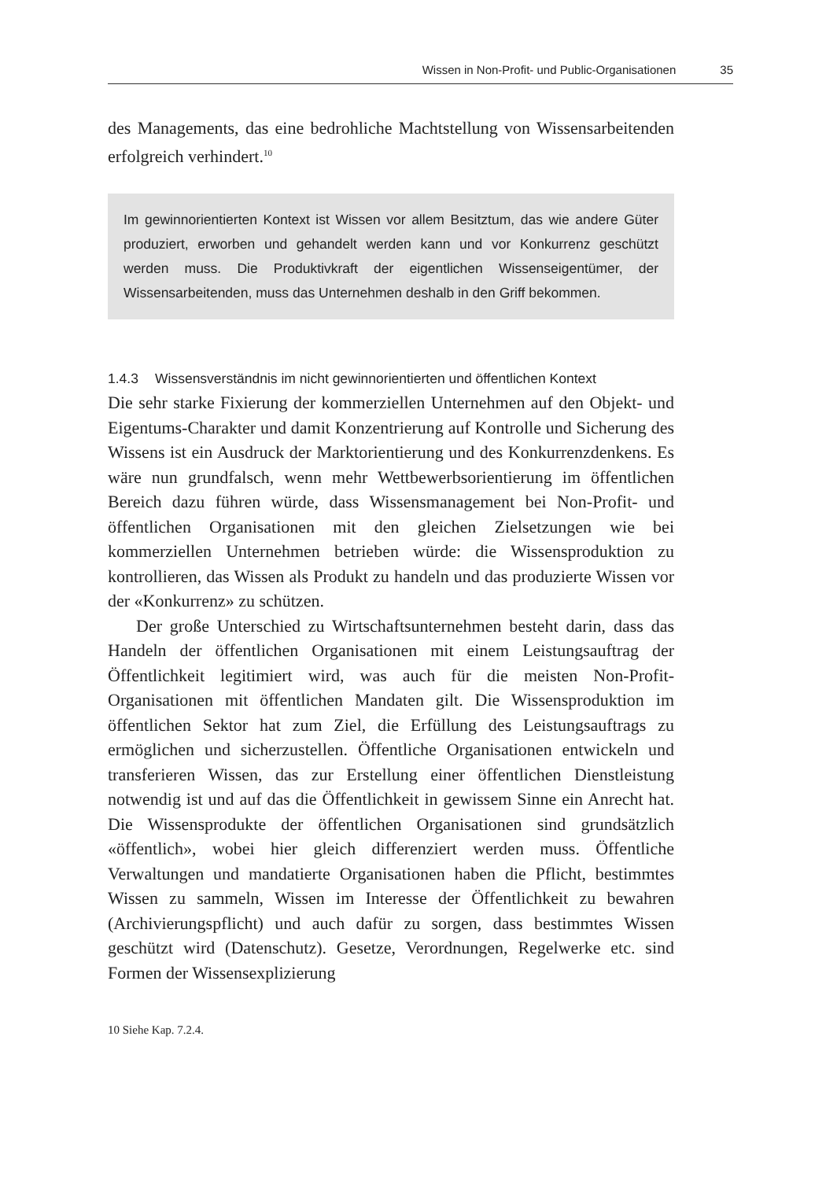Wissen in Non-Profit- und Public-Organisationen 35
des Managements, das eine bedrohliche Machtstellung von Wissensarbeitenden erfolgreich verhindert.<sup>10</sup>
Im gewinnorientierten Kontext ist Wissen vor allem Besitztum, das wie andere Güter produziert, erworben und gehandelt werden kann und vor Konkurrenz geschützt werden muss. Die Produktivkraft der eigentlichen Wissenseigentümer, der Wissensarbeitenden, muss das Unternehmen deshalb in den Griff bekommen.
1.4.3 Wissensverständnis im nicht gewinnorientierten und öffentlichen Kontext
Die sehr starke Fixierung der kommerziellen Unternehmen auf den Objekt- und Eigentums-Charakter und damit Konzentrierung auf Kontrolle und Sicherung des Wissens ist ein Ausdruck der Marktorientierung und des Konkurrenzdenkens. Es wäre nun grundfalsch, wenn mehr Wettbewerbsorientierung im öffentlichen Bereich dazu führen würde, dass Wissensmanagement bei Non-Profit- und öffentlichen Organisationen mit den gleichen Zielsetzungen wie bei kommerziellen Unternehmen betrieben würde: die Wissensproduktion zu kontrollieren, das Wissen als Produkt zu handeln und das produzierte Wissen vor der «Konkurrenz» zu schützen.
Der große Unterschied zu Wirtschaftsunternehmen besteht darin, dass das Handeln der öffentlichen Organisationen mit einem Leistungsauftrag der Öffentlichkeit legitimiert wird, was auch für die meisten Non-Profit-Organisationen mit öffentlichen Mandaten gilt. Die Wissensproduktion im öffentlichen Sektor hat zum Ziel, die Erfüllung des Leistungsauftrags zu ermöglichen und sicherzustellen. Öffentliche Organisationen entwickeln und transferieren Wissen, das zur Erstellung einer öffentlichen Dienstleistung notwendig ist und auf das die Öffentlichkeit in gewissem Sinne ein Anrecht hat. Die Wissensprodukte der öffentlichen Organisationen sind grundsätzlich «öffentlich», wobei hier gleich differenziert werden muss. Öffentliche Verwaltungen und mandatierte Organisationen haben die Pflicht, bestimmtes Wissen zu sammeln, Wissen im Interesse der Öffentlichkeit zu bewahren (Archivierungspflicht) und auch dafür zu sorgen, dass bestimmtes Wissen geschützt wird (Datenschutz). Gesetze, Verordnungen, Regelwerke etc. sind Formen der Wissensexplizierung
10 Siehe Kap. 7.2.4.